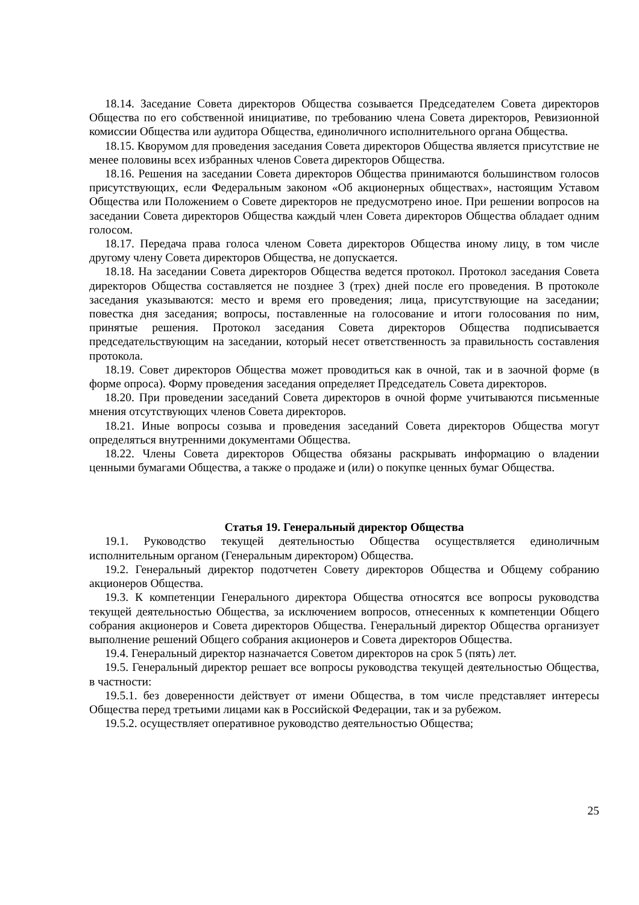18.14. Заседание Совета директоров Общества созывается Председателем Совета директоров Общества по его собственной инициативе, по требованию члена Совета директоров, Ревизионной комиссии Общества или аудитора Общества, единоличного исполнительного органа Общества.
18.15. Кворумом для проведения заседания Совета директоров Общества является присутствие не менее половины всех избранных членов Совета директоров Общества.
18.16. Решения на заседании Совета директоров Общества принимаются большинством голосов присутствующих, если Федеральным законом «Об акционерных обществах», настоящим Уставом Общества или Положением о Совете директоров не предусмотрено иное. При решении вопросов на заседании Совета директоров Общества каждый член Совета директоров Общества обладает одним голосом.
18.17. Передача права голоса членом Совета директоров Общества иному лицу, в том числе другому члену Совета директоров Общества, не допускается.
18.18. На заседании Совета директоров Общества ведется протокол. Протокол заседания Совета директоров Общества составляется не позднее 3 (трех) дней после его проведения. В протоколе заседания указываются: место и время его проведения; лица, присутствующие на заседании; повестка дня заседания; вопросы, поставленные на голосование и итоги голосования по ним, принятые решения. Протокол заседания Совета директоров Общества подписывается председательствующим на заседании, который несет ответственность за правильность составления протокола.
18.19. Совет директоров Общества может проводиться как в очной, так и в заочной форме (в форме опроса). Форму проведения заседания определяет Председатель Совета директоров.
18.20. При проведении заседаний Совета директоров в очной форме учитываются письменные мнения отсутствующих членов Совета директоров.
18.21. Иные вопросы созыва и проведения заседаний Совета директоров Общества могут определяться внутренними документами Общества.
18.22. Члены Совета директоров Общества обязаны раскрывать информацию о владении ценными бумагами Общества, а также о продаже и (или) о покупке ценных бумаг Общества.
Статья 19. Генеральный директор Общества
19.1. Руководство текущей деятельностью Общества осуществляется единоличным исполнительным органом (Генеральным директором) Общества.
19.2. Генеральный директор подотчетен Совету директоров Общества и Общему собранию акционеров Общества.
19.3. К компетенции Генерального директора Общества относятся все вопросы руководства текущей деятельностью Общества, за исключением вопросов, отнесенных к компетенции Общего собрания акционеров и Совета директоров Общества. Генеральный директор Общества организует выполнение решений Общего собрания акционеров и Совета директоров Общества.
19.4. Генеральный директор назначается Советом директоров на срок 5 (пять) лет.
19.5. Генеральный директор решает все вопросы руководства текущей деятельностью Общества, в частности:
19.5.1. без доверенности действует от имени Общества, в том числе представляет интересы Общества перед третьими лицами как в Российской Федерации, так и за рубежом.
19.5.2. осуществляет оперативное руководство деятельностью Общества;
25